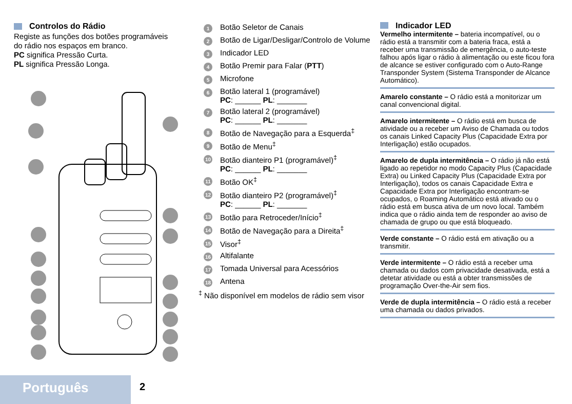Controlos do Rádio
Registe as funções dos botões programáveis do rádio nos espaços em branco.
PC significa Pressão Curta.
PL significa Pressão Longa.
1 Botão Seletor de Canais
2 Botão de Ligar/Desligar/Controlo de Volume
3 Indicador LED
4 Botão Premir para Falar (PTT)
5 Microfone
6 Botão lateral 1 (programável)
PC: ______ PL: _______
7 Botão lateral 2 (programável)
PC: ______ PL: _______
8 Botão de Navegação para a Esquerda<sup>‡</sup>
9 Botão de Menu<sup>‡</sup>
10 Botão dianteiro P1 (programável)<sup>‡</sup>
PC: ______ PL: _______
11 Botão OK<sup>‡</sup>
12 Botão dianteiro P2 (programável)<sup>‡</sup>
PC: ______ PL: _______
13 Botão para Retroceder/Início<sup>‡</sup>
14 Botão de Navegação para a Direita<sup>‡</sup>
15 Visor<sup>‡</sup>
16 Altifalante
17 Tomada Universal para Acessórios
18 Antena
<sup>‡</sup> Não disponível em modelos de rádio sem visor
Indicador LED
Vermelho intermitente – bateria incompatível, ou o rádio está a transmitir com a bateria fraca, está a receber uma transmissão de emergência, o auto-teste falhou após ligar o rádio à alimentação ou este ficou fora de alcance se estiver configurado com o Auto-Range Transponder System (Sistema Transponder de Alcance Automático).
Amarelo constante – O rádio está a monitorizar um canal convencional digital.
Amarelo intermitente – O rádio está em busca de atividade ou a receber um Aviso de Chamada ou todos os canais Linked Capacity Plus (Capacidade Extra por Interligação) estão ocupados.
Amarelo de dupla intermitência – O rádio já não está ligado ao repetidor no modo Capacity Plus (Capacidade Extra) ou Linked Capacity Plus (Capacidade Extra por Interligação), todos os canais Capacidade Extra e Capacidade Extra por Interligação encontram-se ocupados, o Roaming Automático está ativado ou o rádio está em busca ativa de um novo local. Também indica que o rádio ainda tem de responder ao aviso de chamada de grupo ou que está bloqueado.
Verde constante – O rádio está em ativação ou a transmitir.
Verde intermitente – O rádio está a receber uma chamada ou dados com privacidade desativada, está a detetar atividade ou está a obter transmissões de programação Over-the-Air sem fios.
Verde de dupla intermitência – O rádio está a receber uma chamada ou dados privados.
Português 2